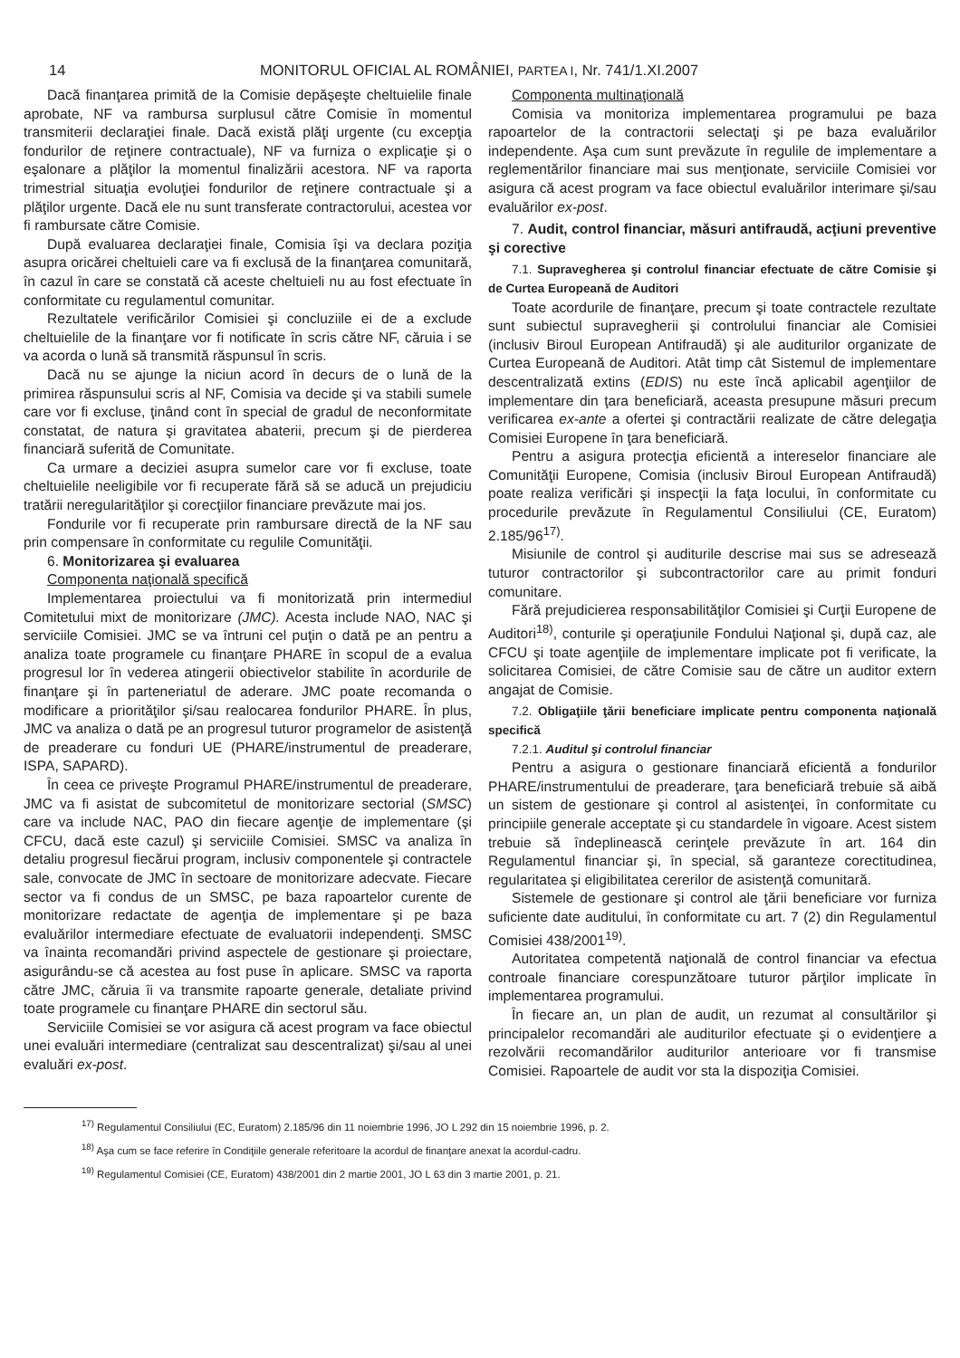14 MONITORUL OFICIAL AL ROMÂNIEI, PARTEA I, Nr. 741/1.XI.2007
Dacă finanţarea primită de la Comisie depăşeşte cheltuielile finale aprobate, NF va rambursa surplusul către Comisie în momentul transmiterii declaraţiei finale. Dacă există plăţi urgente (cu excepţia fondurilor de reţinere contractuale), NF va furniza o explicaţie şi o eşalonare a plăţilor la momentul finalizării acestora. NF va raporta trimestrial situaţia evoluţiei fondurilor de reţinere contractuale şi a plăţilor urgente. Dacă ele nu sunt transferate contractorului, acestea vor fi rambursate către Comisie.
După evaluarea declaraţiei finale, Comisia îşi va declara poziţia asupra oricărei cheltuieli care va fi exclusă de la finanţarea comunitară, în cazul în care se constată că aceste cheltuieli nu au fost efectuate în conformitate cu regulamentul comunitar.
Rezultatele verificărilor Comisiei şi concluziile ei de a exclude cheltuielile de la finanţare vor fi notificate în scris către NF, căruia i se va acorda o lună să transmită răspunsul în scris.
Dacă nu se ajunge la niciun acord în decurs de o lună de la primirea răspunsului scris al NF, Comisia va decide şi va stabili sumele care vor fi excluse, ţinând cont în special de gradul de neconformitate constatat, de natura şi gravitatea abaterii, precum şi de pierderea financiară suferită de Comunitate.
Ca urmare a deciziei asupra sumelor care vor fi excluse, toate cheltuielile neeligibile vor fi recuperate fără să se aducă un prejudiciu tratării neregularităţilor şi corecţiilor financiare prevăzute mai jos.
Fondurile vor fi recuperate prin rambursare directă de la NF sau prin compensare în conformitate cu regulile Comunităţii.
6. Monitorizarea şi evaluarea
Componenta naţională specifică
Implementarea proiectului va fi monitorizată prin intermediul Comitetului mixt de monitorizare (JMC). Acesta include NAO, NAC şi serviciile Comisiei. JMC se va întruni cel puţin o dată pe an pentru a analiza toate programele cu finanţare PHARE în scopul de a evalua progresul lor în vederea atingerii obiectivelor stabilite în acordurile de finanţare şi în parteneriatul de aderare. JMC poate recomanda o modificare a priorităţilor şi/sau realocarea fondurilor PHARE. În plus, JMC va analiza o dată pe an progresul tuturor programelor de asistenţă de preaderare cu fonduri UE (PHARE/instrumentul de preaderare, ISPA, SAPARD).
În ceea ce priveşte Programul PHARE/instrumentul de preaderare, JMC va fi asistat de subcomitetul de monitorizare sectorial (SMSC) care va include NAC, PAO din fiecare agenţie de implementare (şi CFCU, dacă este cazul) şi serviciile Comisiei. SMSC va analiza în detaliu progresul fiecărui program, inclusiv componentele şi contractele sale, convocate de JMC în sectoare de monitorizare adecvate. Fiecare sector va fi condus de un SMSC, pe baza rapoartelor curente de monitorizare redactate de agenţia de implementare şi pe baza evaluărilor intermediare efectuate de evaluatorii independenţi. SMSC va înainta recomandări privind aspectele de gestionare şi proiectare, asigurându-se că acestea au fost puse în aplicare. SMSC va raporta către JMC, căruia îi va transmite rapoarte generale, detaliate privind toate programele cu finanţare PHARE din sectorul său.
Serviciile Comisiei se vor asigura că acest program va face obiectul unei evaluări intermediare (centralizat sau descentralizat) şi/sau al unei evaluări ex-post.
Componenta multinaţională
Comisia va monitoriza implementarea programului pe baza rapoartelor de la contractorii selectaţi şi pe baza evaluărilor independente. Aşa cum sunt prevăzute în regulile de implementare a reglementărilor financiare mai sus menţionate, serviciile Comisiei vor asigura că acest program va face obiectul evaluărilor interimare şi/sau evaluărilor ex-post.
7. Audit, control financiar, măsuri antifraudă, acţiuni preventive şi corective
7.1. Supravegherea şi controlul financiar efectuate de către Comisie şi de Curtea Europeană de Auditori
Toate acordurile de finanţare, precum şi toate contractele rezultate sunt subiectul supravegherii şi controlului financiar ale Comisiei (inclusiv Biroul European Antifraudă) şi ale auditurilor organizate de Curtea Europeană de Auditori. Atât timp cât Sistemul de implementare descentralizată extins (EDIS) nu este încă aplicabil agenţiilor de implementare din ţara beneficiară, aceasta presupune măsuri precum verificarea ex-ante a ofertei şi contractării realizate de către delegaţia Comisiei Europene în ţara beneficiară.
Pentru a asigura protecţia eficientă a intereselor financiare ale Comunităţii Europene, Comisia (inclusiv Biroul European Antifraudă) poate realiza verificări şi inspecţii la faţa locului, în conformitate cu procedurile prevăzute în Regulamentul Consiliului (CE, Euratom) 2.185/96<sup>17)</sup>.
Misiunile de control şi auditurile descrise mai sus se adresează tuturor contractorilor şi subcontractorilor care au primit fonduri comunitare.
Fără prejudicierea responsabilităţilor Comisiei şi Curţii Europene de Auditori<sup>18)</sup>, conturile şi operaţiunile Fondului Naţional şi, după caz, ale CFCU şi toate agenţiile de implementare implicate pot fi verificate, la solicitarea Comisiei, de către Comisie sau de către un auditor extern angajat de Comisie.
7.2. Obligaţiile ţării beneficiare implicate pentru componenta naţională specifică
7.2.1. Auditul şi controlul financiar
Pentru a asigura o gestionare financiară eficientă a fondurilor PHARE/instrumentului de preaderare, ţara beneficiară trebuie să aibă un sistem de gestionare şi control al asistenţei, în conformitate cu principiile generale acceptate şi cu standardele în vigoare. Acest sistem trebuie să îndeplinească cerinţele prevăzute în art. 164 din Regulamentul financiar şi, în special, să garanteze corectitudinea, regularitatea şi eligibilitatea cererilor de asistenţă comunitară.
Sistemele de gestionare şi control ale ţării beneficiare vor furniza suficiente date auditului, în conformitate cu art. 7 (2) din Regulamentul Comisiei 438/2001<sup>19)</sup>.
Autoritatea competentă naţională de control financiar va efectua controale financiare corespunzătoare tuturor părţilor implicate în implementarea programului.
În fiecare an, un plan de audit, un rezumat al consultărilor şi principalelor recomandări ale auditurilor efectuate şi o evidenţiere a rezolvării recomandărilor auditurilor anterioare vor fi transmise Comisiei. Rapoartele de audit vor sta la dispoziţia Comisiei.
<sup>17)</sup> Regulamentul Consiliului (EC, Euratom) 2.185/96 din 11 noiembrie 1996, JO L 292 din 15 noiembrie 1996, p. 2.
<sup>18)</sup> Aşa cum se face referire în Condiţiile generale referitoare la acordul de finanţare anexat la acordul-cadru.
<sup>19)</sup> Regulamentul Comisiei (CE, Euratom) 438/2001 din 2 martie 2001, JO L 63 din 3 martie 2001, p. 21.